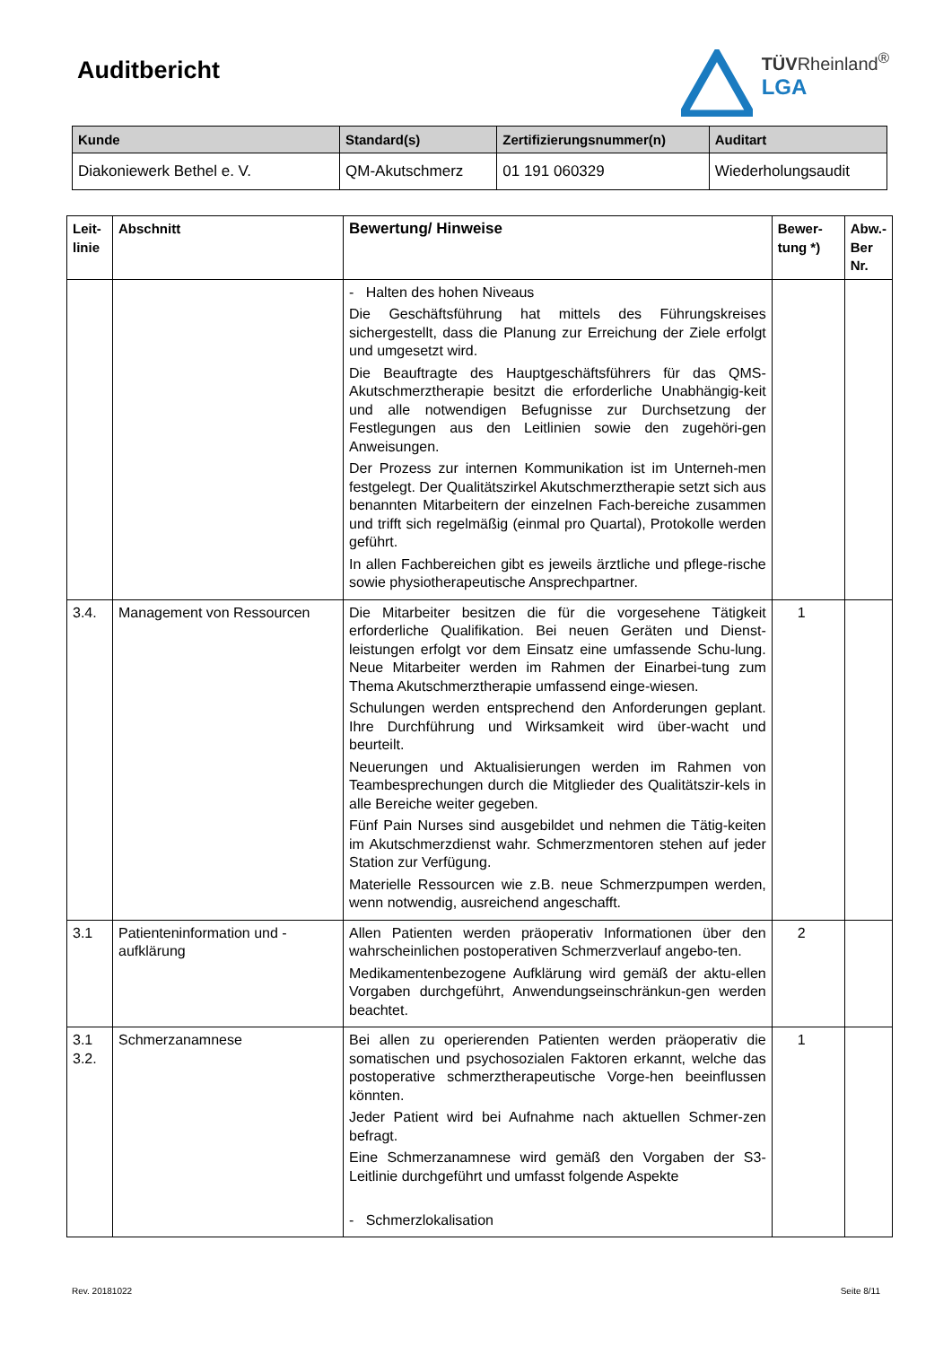Auditbericht
TÜVRheinland<sup>®</sup>
LGA
| Kunde | Standard(s) | Zertifizierungsnummer(n) | Auditart |
| --- | --- | --- | --- |
| Diakoniewerk Bethel e. V. | QM-Akutschmerz | 01 191 060329 | Wiederholungsaudit |
| Leit- linie | Abschnitt | Bewertung/ Hinweise | Bewer- tung *) | Abw.- Ber Nr. |
| --- | --- | --- | --- | --- |
| | | - Halten des hohen Niveaus Die Geschäftsführung hat mittels des Führungskreises sichergestellt, dass die Planung zur Erreichung der Ziele erfolgt und umgesetzt wird. Die Beauftragte des Hauptgeschäftsführers für das QMS-Akutschmerztherapie besitzt die erforderliche Unabhängig-keit und alle notwendigen Befugnisse zur Durchsetzung der Festlegungen aus den Leitlinien sowie den zugehöri-gen Anweisungen. Der Prozess zur internen Kommunikation ist im Unterneh-men festgelegt. Der Qualitätszirkel Akutschmerztherapie setzt sich aus benannten Mitarbeitern der einzelnen Fach-bereiche zusammen und trifft sich regelmäßig (einmal pro Quartal), Protokolle werden geführt. In allen Fachbereichen gibt es jeweils ärztliche und pflege-rische sowie physiotherapeutische Ansprechpartner. | | |
| 3.4. | Management von Ressourcen | Die Mitarbeiter besitzen die für die vorgesehene Tätigkeit erforderliche Qualifikation. Bei neuen Geräten und Dienst-leistungen erfolgt vor dem Einsatz eine umfassende Schu-lung. Neue Mitarbeiter werden im Rahmen der Einarbei-tung zum Thema Akutschmerztherapie umfassend einge-wiesen. Schulungen werden entsprechend den Anforderungen geplant. Ihre Durchführung und Wirksamkeit wird über-wacht und beurteilt. Neuerungen und Aktualisierungen werden im Rahmen von Teambesprechungen durch die Mitglieder des Qualitätszir-kels in alle Bereiche weiter gegeben. Fünf Pain Nurses sind ausgebildet und nehmen die Tätig-keiten im Akutschmerzdienst wahr. Schmerzmentoren stehen auf jeder Station zur Verfügung. Materielle Ressourcen wie z.B. neue Schmerzpumpen werden, wenn notwendig, ausreichend angeschafft. | 1 | |
| 3.1 | Patienteninformation und -aufklärung | Allen Patienten werden präoperativ Informationen über den wahrscheinlichen postoperativen Schmerzverlauf angebo-ten. Medikamentenbezogene Aufklärung wird gemäß der aktu-ellen Vorgaben durchgeführt, Anwendungseinschränkun-gen werden beachtet. | 2 | |
| 3.1 3.2. | Schmerzanamnese | Bei allen zu operierenden Patienten werden präoperativ die somatischen und psychosozialen Faktoren erkannt, welche das postoperative schmerztherapeutische Vorge-hen beeinflussen könnten. Jeder Patient wird bei Aufnahme nach aktuellen Schmer-zen befragt. Eine Schmerzanamnese wird gemäß den Vorgaben der S3-Leitlinie durchgeführt und umfasst folgende Aspekte - Schmerzlokalisation | 1 | |
Rev. 20181022 Seite 8/11